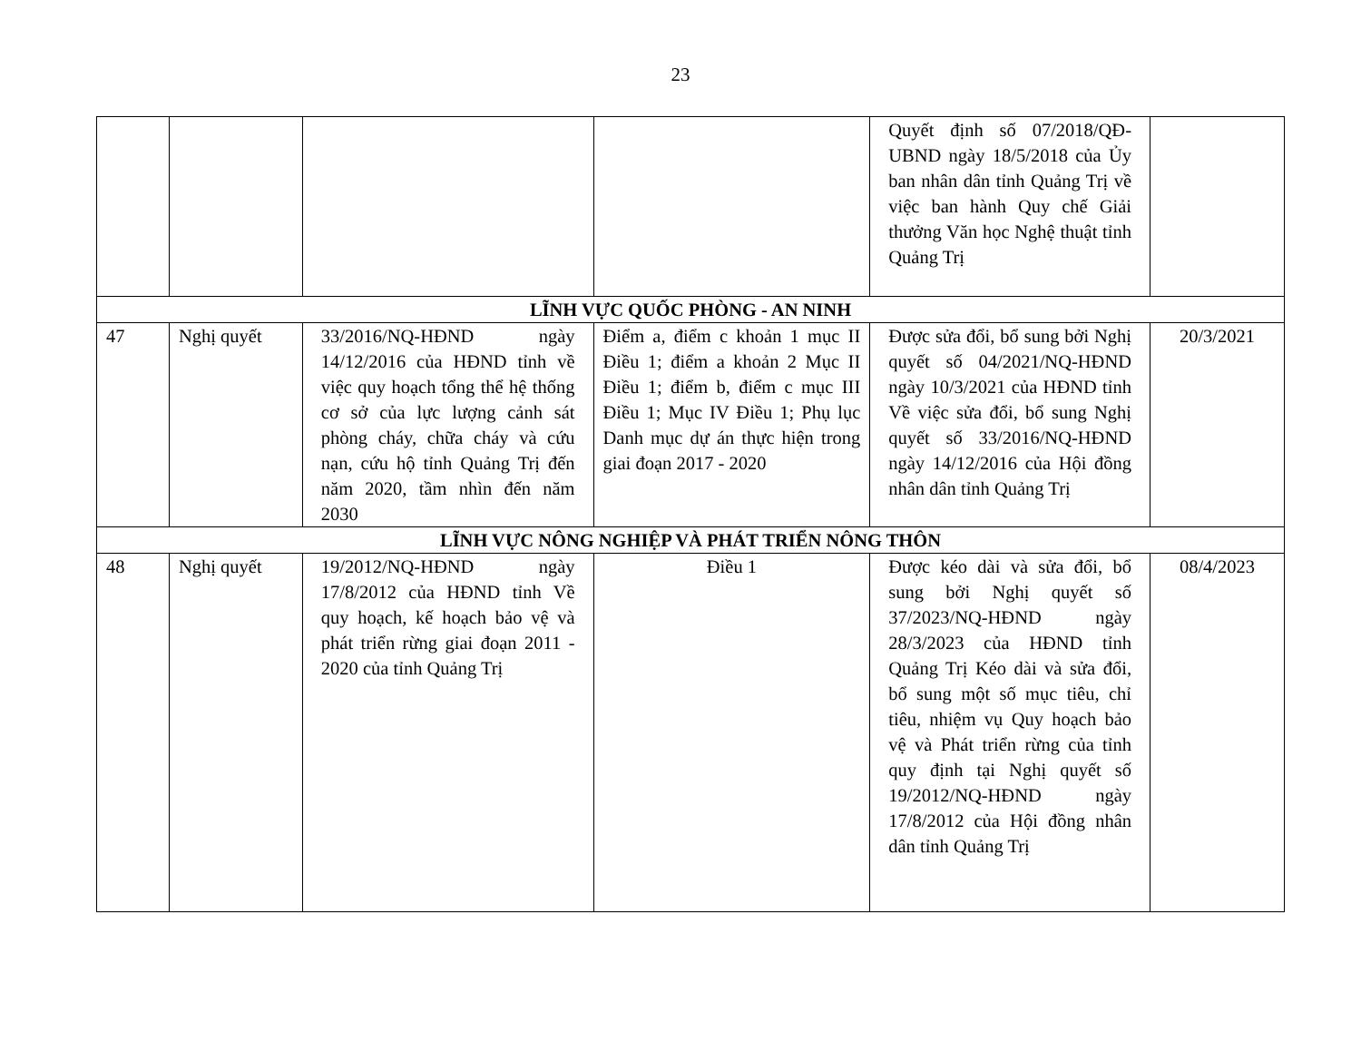23
| | | | | Quyết định số 07/2018/QĐ-UBND ngày 18/5/2018 của Ủy ban nhân dân tỉnh Quảng Trị về việc ban hành Quy chế Giải thưởng Văn học Nghệ thuật tỉnh Quảng Trị | |
| LĨNH VỰC QUỐC PHÒNG - AN NINH | | | | | |
| 47 | Nghị quyết | 33/2016/NQ-HĐND ngày 14/12/2016 của HĐND tỉnh về việc quy hoạch tổng thể hệ thống cơ sở của lực lượng cảnh sát phòng cháy, chữa cháy và cứu nạn, cứu hộ tỉnh Quảng Trị đến năm 2020, tầm nhìn đến năm 2030 | Điểm a, điểm c khoản 1 mục II Điều 1; điểm a khoản 2 Mục II Điều 1; điểm b, điểm c mục III Điều 1; Mục IV Điều 1; Phụ lục Danh mục dự án thực hiện trong giai đoạn 2017 - 2020 | Được sửa đổi, bổ sung bởi Nghị quyết số 04/2021/NQ-HĐND ngày 10/3/2021 của HĐND tỉnh Về việc sửa đổi, bổ sung Nghị quyết số 33/2016/NQ-HĐND ngày 14/12/2016 của Hội đồng nhân dân tỉnh Quảng Trị | 20/3/2021 |
| LĨNH VỰC NÔNG NGHIỆP VÀ PHÁT TRIỂN NÔNG THÔN | | | | | |
| 48 | Nghị quyết | 19/2012/NQ-HĐND ngày 17/8/2012 của HĐND tỉnh Về quy hoạch, kế hoạch bảo vệ và phát triển rừng giai đoạn 2011 - 2020 của tỉnh Quảng Trị | Điều 1 | Được kéo dài và sửa đổi, bổ sung bởi Nghị quyết số 37/2023/NQ-HĐND ngày 28/3/2023 của HĐND tỉnh Quảng Trị Kéo dài và sửa đổi, bổ sung một số mục tiêu, chỉ tiêu, nhiệm vụ Quy hoạch bảo vệ và Phát triển rừng của tỉnh quy định tại Nghị quyết số 19/2012/NQ-HĐND ngày 17/8/2012 của Hội đồng nhân dân tỉnh Quảng Trị | 08/4/2023 |